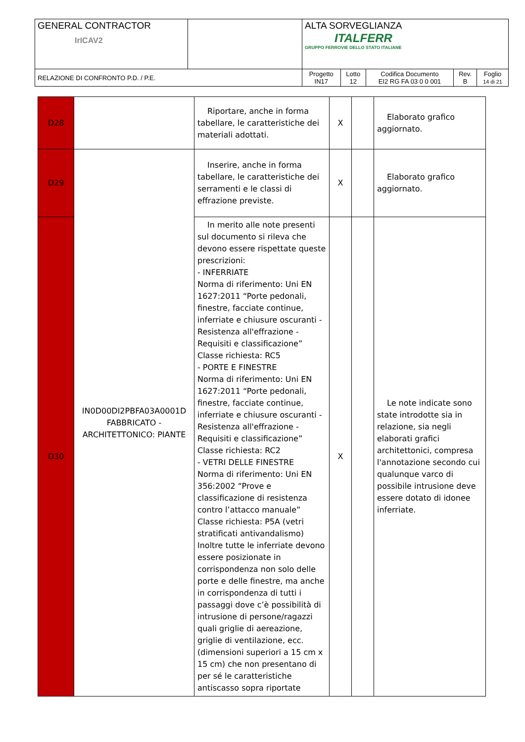| GENERAL CONTRACTOR IrICAV2 | | ALTA SORVEGLIANZA ITALFERR GRUPPO FERROVIE DELLO STATO ITALIANE | | | | |
| RELAZIONE DI CONFRONTO P.D. / P.E. | | Progetto IN17 | Lotto 12 | Codifica Documento EI2 RG FA 03 0 0 001 | Rev. B | Foglio 14 di 21 |
| D28 | | Riportare, anche in forma tabellare, le caratteristiche dei materiali adottati. | X | | Elaborato grafico aggiornato. |
| D29 | IN0D00DI2PBFA03A0001D FABBRICATO - ARCHITETTONICO: PIANTE | Inserire, anche in forma tabellare, le caratteristiche dei serramenti e le classi di effrazione previste. | X | | Elaborato grafico aggiornato. |
| D30 | | In merito alle note presenti sul documento si rileva che devono essere rispettate queste prescrizioni: - INFERRIATE Norma di riferimento: Uni EN 1627:2011 “Porte pedonali, finestre, facciate continue, inferriate e chiusure oscuranti - Resistenza all'effrazione - Requisiti e classificazione” Classe richiesta: RC5 - PORTE E FINESTRE Norma di riferimento: Uni EN 1627:2011 “Porte pedonali, finestre, facciate continue, inferriate e chiusure oscuranti - Resistenza all'effrazione - Requisiti e classificazione” Classe richiesta: RC2 - VETRI DELLE FINESTRE Norma di riferimento: Uni EN 356:2002 “Prove e classificazione di resistenza contro l’attacco manuale” Classe richiesta: P5A (vetri stratificati antivandalismo) Inoltre tutte le inferriate devono essere posizionate in corrispondenza non solo delle porte e delle finestre, ma anche in corrispondenza di tutti i passaggi dove c’è possibilità di intrusione di persone/ragazzi quali griglie di aereazione, griglie di ventilazione, ecc. (dimensioni superiori a 15 cm x 15 cm) che non presentano di per sé le caratteristiche antiscasso sopra riportate | X | | Le note indicate sono state introdotte sia in relazione, sia negli elaborati grafici architettonici, compresa l'annotazione secondo cui qualunque varco di possibile intrusione deve essere dotato di idonee inferriate. |